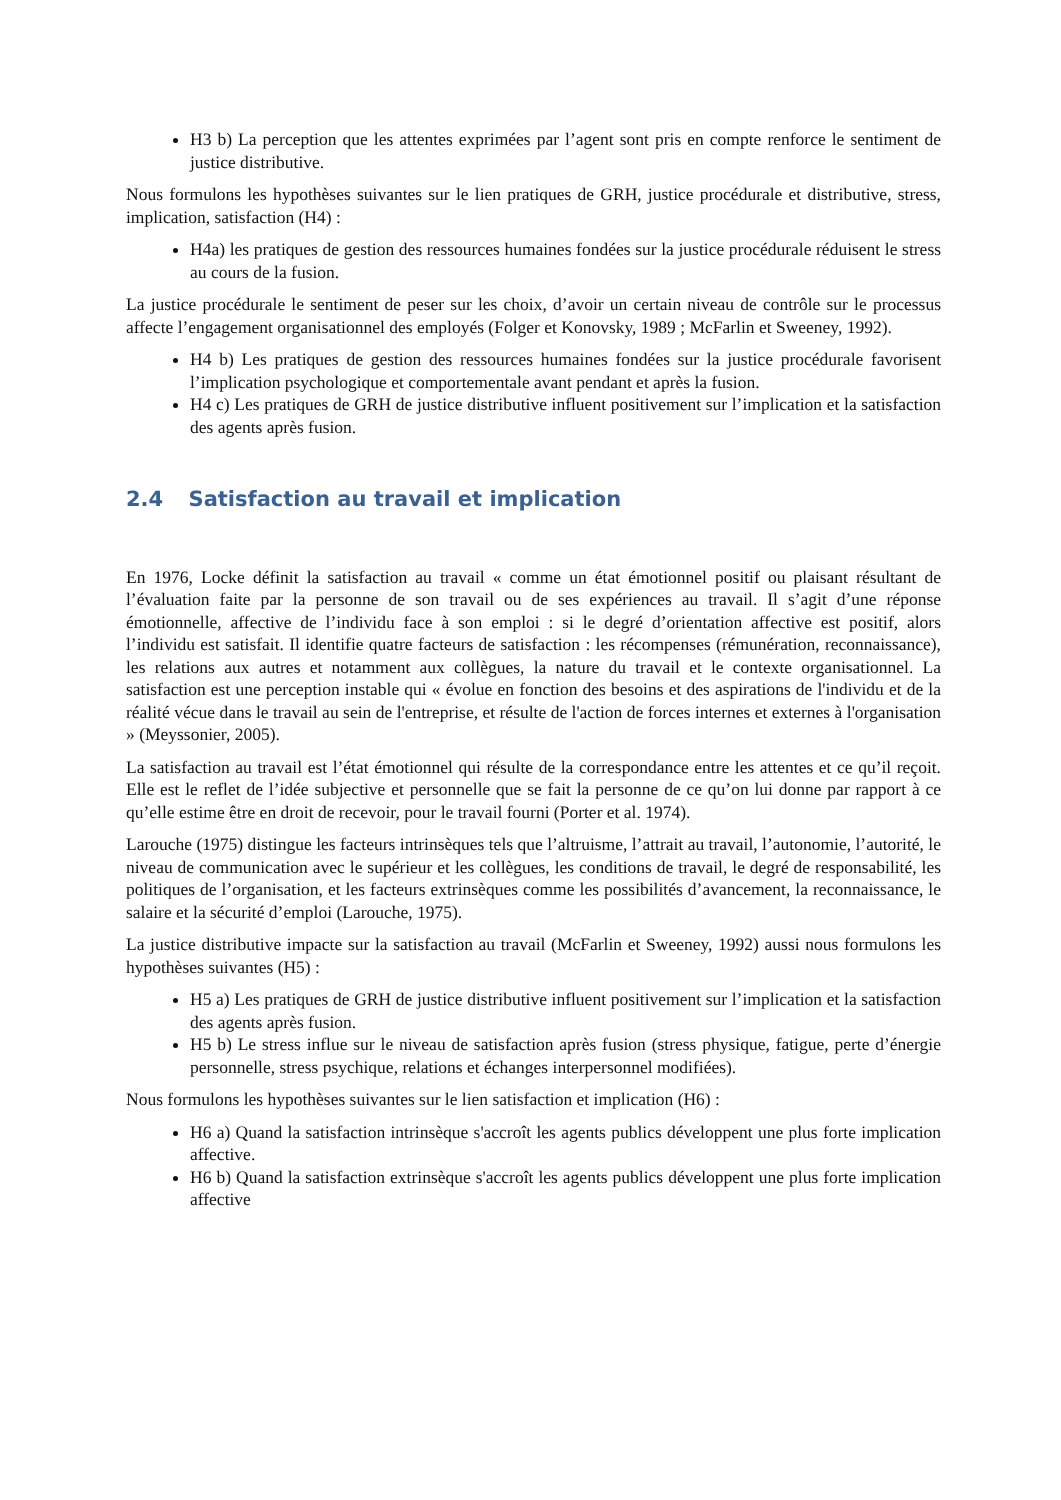H3 b) La perception que les attentes exprimées par l’agent sont pris en compte renforce le sentiment de justice distributive.
Nous formulons les hypothèses suivantes sur le lien pratiques de GRH, justice procédurale et distributive, stress, implication, satisfaction (H4) :
H4a) les pratiques de gestion des ressources humaines fondées sur la justice procédurale réduisent le stress au cours de la fusion.
La justice procédurale le sentiment de peser sur les choix, d’avoir un certain niveau de contrôle sur le processus affecte l’engagement organisationnel des employés (Folger et Konovsky, 1989 ; McFarlin et Sweeney, 1992).
H4 b) Les pratiques de gestion des ressources humaines fondées sur la justice procédurale favorisent l’implication psychologique et comportementale avant pendant et après la fusion.
H4 c) Les pratiques de GRH de justice distributive influent positivement sur l’implication et la satisfaction des agents après fusion.
2.4 Satisfaction au travail et implication
En 1976, Locke définit la satisfaction au travail « comme un état émotionnel positif ou plaisant résultant de l’évaluation faite par la personne de son travail ou de ses expériences au travail. Il s’agit d’une réponse émotionnelle, affective de l’individu face à son emploi : si le degré d’orientation affective est positif, alors l’individu est satisfait. Il identifie quatre facteurs de satisfaction : les récompenses (rémunération, reconnaissance), les relations aux autres et notamment aux collègues, la nature du travail et le contexte organisationnel. La satisfaction est une perception instable qui « évolue en fonction des besoins et des aspirations de l'individu et de la réalité vécue dans le travail au sein de l'entreprise, et résulte de l'action de forces internes et externes à l'organisation » (Meyssonier, 2005).
La satisfaction au travail est l’état émotionnel qui résulte de la correspondance entre les attentes et ce qu’il reçoit. Elle est le reflet de l’idée subjective et personnelle que se fait la personne de ce qu’on lui donne par rapport à ce qu’elle estime être en droit de recevoir, pour le travail fourni (Porter et al. 1974).
Larouche (1975) distingue les facteurs intrinsèques tels que l’altruisme, l’attrait au travail, l’autonomie, l’autorité, le niveau de communication avec le supérieur et les collègues, les conditions de travail, le degré de responsabilité, les politiques de l’organisation, et les facteurs extrinsèques comme les possibilités d’avancement, la reconnaissance, le salaire et la sécurité d’emploi (Larouche, 1975).
La justice distributive impacte sur la satisfaction au travail (McFarlin et Sweeney, 1992) aussi nous formulons les hypothèses suivantes (H5) :
H5 a) Les pratiques de GRH de justice distributive influent positivement sur l’implication et la satisfaction des agents après fusion.
H5 b) Le stress influe sur le niveau de satisfaction après fusion (stress physique, fatigue, perte d’énergie personnelle, stress psychique, relations et échanges interpersonnel modifiées).
Nous formulons les hypothèses suivantes sur le lien satisfaction et implication (H6) :
H6 a) Quand la satisfaction intrinsèque s'accroît les agents publics développent une plus forte implication affective.
H6 b) Quand la satisfaction extrinsèque s'accroît les agents publics développent une plus forte implication affective